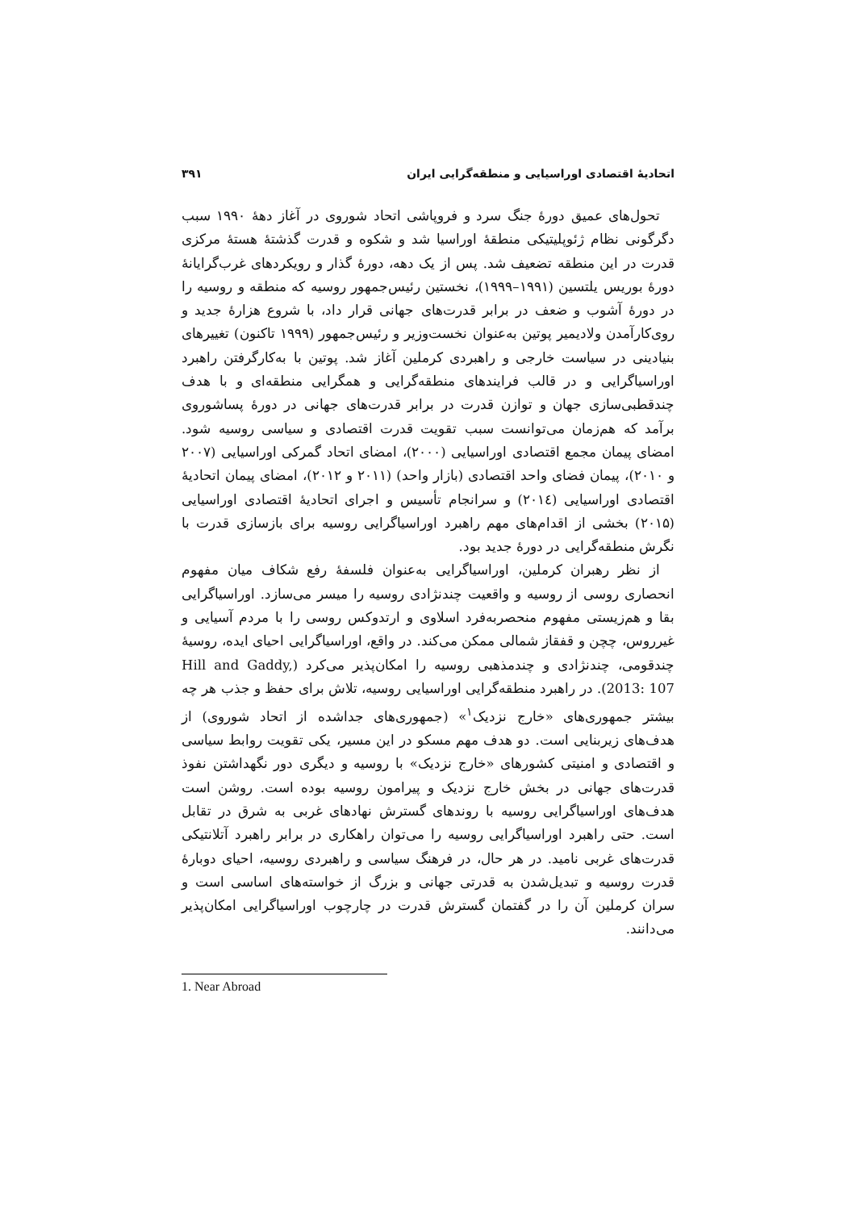اتحادیهٔ اقتصادی اوراسیایی و منطقه‌گرایی ایران ۳۹۱
تحول‌های عمیق دورهٔ جنگ سرد و فروپاشی اتحاد شوروی در آغاز دههٔ ۱۹۹۰ سبب دگرگونی نظام ژئوپلیتیکی منطقهٔ اوراسیا شد و شکوه و قدرت گذشتهٔ هستهٔ مرکزی قدرت در این منطقه تضعیف شد. پس از یک دهه، دورهٔ گذار و رویکردهای غرب‌گرایانهٔ دورهٔ بوریس یلتسین (۱۹۹۱–۱۹۹۹)، نخستین رئیس‌جمهور روسیه که منطقه و روسیه را در دورهٔ آشوب و ضعف در برابر قدرت‌های جهانی قرار داد، با شروع هزارهٔ جدید و روی‌کارآمدن ولادیمیر پوتین به‌عنوان نخست‌وزیر و رئیس‌جمهور (۱۹۹۹ تاکنون) تغییرهای بنیادینی در سیاست خارجی و راهبردی کرملین آغاز شد. پوتین با به‌کارگرفتن راهبرد اوراسیاگرایی و در قالب فرایندهای منطقه‌گرایی و همگرایی منطقه‌ای و با هدف چندقطبی‌سازی جهان و توازن قدرت در برابر قدرت‌های جهانی در دورهٔ پساشوروی برآمد که هم‌زمان می‌توانست سبب تقویت قدرت اقتصادی و سیاسی روسیه شود. امضای پیمان مجمع اقتصادی اوراسیایی (۲۰۰۰)، امضای اتحاد گمرکی اوراسیایی (۲۰۰۷ و ۲۰۱۰)، پیمان فضای واحد اقتصادی (بازار واحد) (۲۰۱۱ و ۲۰۱۲)، امضای پیمان اتحادیهٔ اقتصادی اوراسیایی (۲۰۱٤) و سرانجام تأسیس و اجرای اتحادیهٔ اقتصادی اوراسیایی (۲۰۱۵) بخشی از اقدام‌های مهم راهبرد اوراسیاگرایی روسیه برای بازسازی قدرت با نگرش منطقه‌گرایی در دورهٔ جدید بود.
از نظر رهبران کرملین، اوراسیاگرایی به‌عنوان فلسفهٔ رفع شکاف میان مفهوم انحصاری روسی از روسیه و واقعیت چندنژادی روسیه را میسر می‌سازد. اوراسیاگرایی بقا و هم‌زیستی مفهوم منحصربه‌فرد اسلاوی و ارتدوکس روسی را با مردم آسیایی و غیرروس، چچن و قفقاز شمالی ممکن می‌کند. در واقع، اوراسیاگرایی احیای ایده، روسیهٔ چندقومی، چندنژادی و چندمذهبی روسیه را امکان‌پذیر می‌کرد (Hill and Gaddy, 2013: 107). در راهبرد منطقه‌گرایی اوراسیایی روسیه، تلاش برای حفظ و جذب هر چه بیشتر جمهوری‌های «خارج نزدیک<sup>۱</sup>» (جمهوری‌های جداشده از اتحاد شوروی) از هدف‌های زیربنایی است. دو هدف مهم مسکو در این مسیر، یکی تقویت روابط سیاسی و اقتصادی و امنیتی کشورهای «خارج نزدیک» با روسیه و دیگری دور نگهداشتن نفوذ قدرت‌های جهانی در بخش خارج نزدیک و پیرامون روسیه بوده است. روشن است هدف‌های اوراسیاگرایی روسیه با روندهای گسترش نهادهای غربی به شرق در تقابل است. حتی راهبرد اوراسیاگرایی روسیه را می‌توان راهکاری در برابر راهبرد آتلانتیکی قدرت‌های غربی نامید. در هر حال، در فرهنگ سیاسی و راهبردی روسیه، احیای دوبارهٔ قدرت روسیه و تبدیل‌شدن به قدرتی جهانی و بزرگ از خواسته‌های اساسی است و سران کرملین آن را در گفتمان گسترش قدرت در چارچوب اوراسیاگرایی امکان‌پذیر می‌دانند.
1. Near Abroad